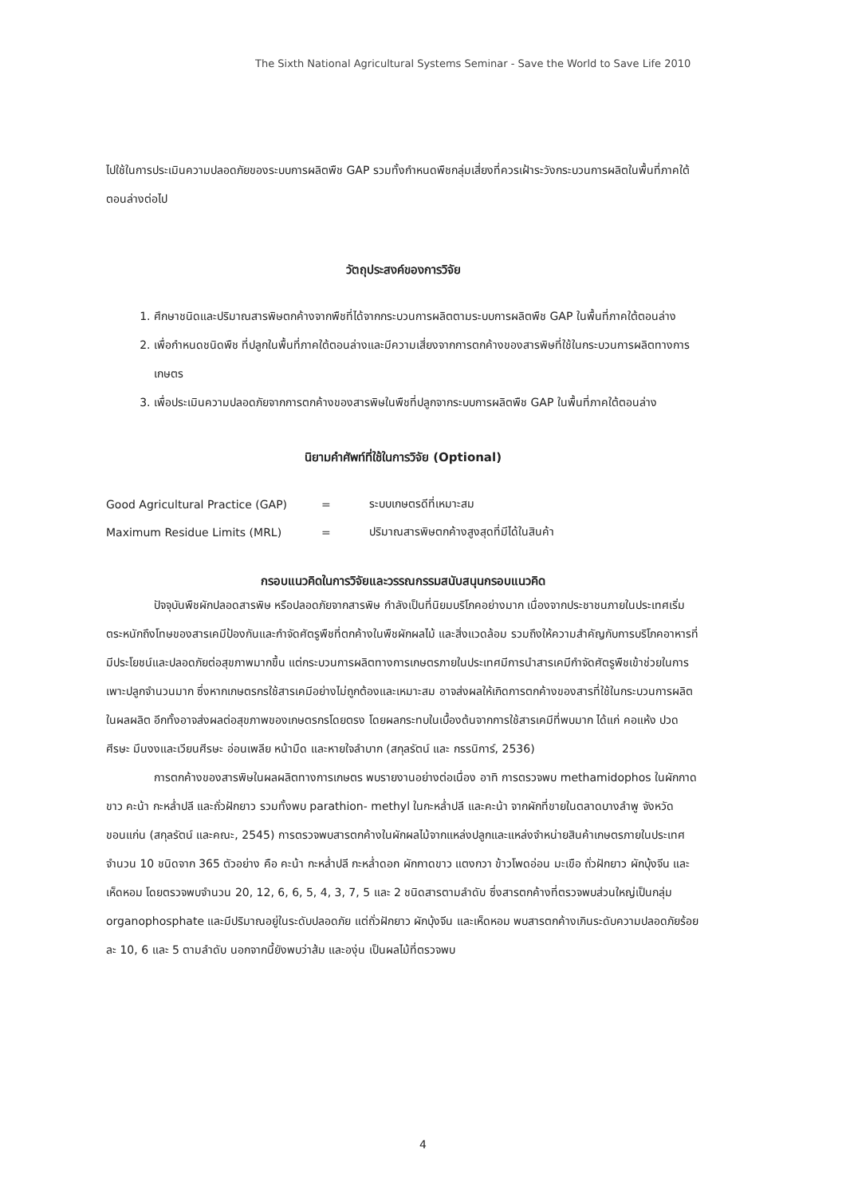The Sixth National Agricultural Systems Seminar - Save the World to Save Life 2010
ไปใช้ในการประเมินความปลอดภัยของระบบการผลิตพืช GAP รวมทั้งกำหนดพืชกลุ่มเสี่ยงที่ควรเฝ้าระวังกระบวนการผลิตในพื้นที่ภาคใต้ตอนล่างต่อไป
วัตถุประสงค์ของการวิจัย
1. ศึกษาชนิดและปริมาณสารพิษตกค้างจากพืชที่ได้จากกระบวนการผลิตตามระบบการผลิตพืช GAP ในพื้นที่ภาคใต้ตอนล่าง
2. เพื่อกำหนดชนิดพืช ที่ปลูกในพื้นที่ภาคใต้ตอนล่างและมีความเสี่ยงจากการตกค้างของสารพิษที่ใช้ในกระบวนการผลิตทางการเกษตร
3. เพื่อประเมินความปลอดภัยจากการตกค้างของสารพิษในพืชที่ปลูกจากระบบการผลิตพืช GAP ในพื้นที่ภาคใต้ตอนล่าง
นิยามคำศัพท์ที่ใช้ในการวิจัย (Optional)
| Good Agricultural Practice (GAP) | = | ระบบเกษตรดีที่เหมาะสม |
| Maximum Residue Limits (MRL) | = | ปริมาณสารพิษตกค้างสูงสุดที่มีได้ในสินค้า |
กรอบแนวคิดในการวิจัยและวรรณกรรมสนับสนุนกรอบแนวคิด
ปัจจุบันพืชผักปลอดสารพิษ หรือปลอดภัยจากสารพิษ กำลังเป็นที่นิยมบริโภคอย่างมาก เนื่องจากประชาชนภายในประเทศเริ่มตระหนักถึงโทษของสารเคมีป้องกันและกำจัดศัตรูพืชที่ตกค้างในพืชผักผลไม้ และสิ่งแวดล้อม รวมถึงให้ความสำคัญกับการบริโภคอาหารที่มีประโยชน์และปลอดภัยต่อสุขภาพมากขึ้น แต่กระบวนการผลิตทางการเกษตรภายในประเทศมีการนำสารเคมีกำจัดศัตรูพืชเข้าช่วยในการเพาะปลูกจำนวนมาก ซึ่งหากเกษตรกรใช้สารเคมีอย่างไม่ถูกต้องและเหมาะสม อาจส่งผลให้เกิดการตกค้างของสารที่ใช้ในกระบวนการผลิตในผลผลิต อีกทั้งอาจส่งผลต่อสุขภาพของเกษตรกรโดยตรง โดยผลกระทบในเบื้องต้นจากการใช้สารเคมีที่พบมาก ได้แก่ คอแห้ง ปวดศีรษะ มึนงงและเวียนศีรษะ อ่อนเพลีย หน้ามืด และหายใจลำบาก (สกุลรัตน์ และ กรรนิการ์, 2536)
การตกค้างของสารพิษในผลผลิตทางการเกษตร พบรายงานอย่างต่อเนื่อง อาทิ การตรวจพบ methamidophos ในผักกาดขาว คะน้า กะหล่ำปลี และถั่วฝักยาว รวมทั้งพบ parathion- methyl ในกะหล่ำปลี และคะน้า จากผักที่ขายในตลาดบางลำพู จังหวัดขอนแก่น (สกุลรัตน์ และคณะ, 2545) การตรวจพบสารตกค้างในผักผลไม้จากแหล่งปลูกและแหล่งจำหน่ายสินค้าเกษตรภายในประเทศ จำนวน 10 ชนิดจาก 365 ตัวอย่าง คือ คะน้า กะหล่ำปลี กะหล่ำดอก ผักกาดขาว แตงกวา ข้าวโพดอ่อน มะเขือ ถั่วฝักยาว ผักบุ้งจีน และเห็ดหอม โดยตรวจพบจำนวน 20, 12, 6, 6, 5, 4, 3, 7, 5 และ 2 ชนิดสารตามลำดับ ซึ่งสารตกค้างที่ตรวจพบส่วนใหญ่เป็นกลุ่ม organophosphate และมีปริมาณอยู่ในระดับปลอดภัย แต่ถั่วฝักยาว ผักบุ้งจีน และเห็ดหอม พบสารตกค้างเกินระดับความปลอดภัยร้อยละ 10, 6 และ 5 ตามลำดับ นอกจากนี้ยังพบว่าส้ม และองุ่น เป็นผลไม้ที่ตรวจพบ
4